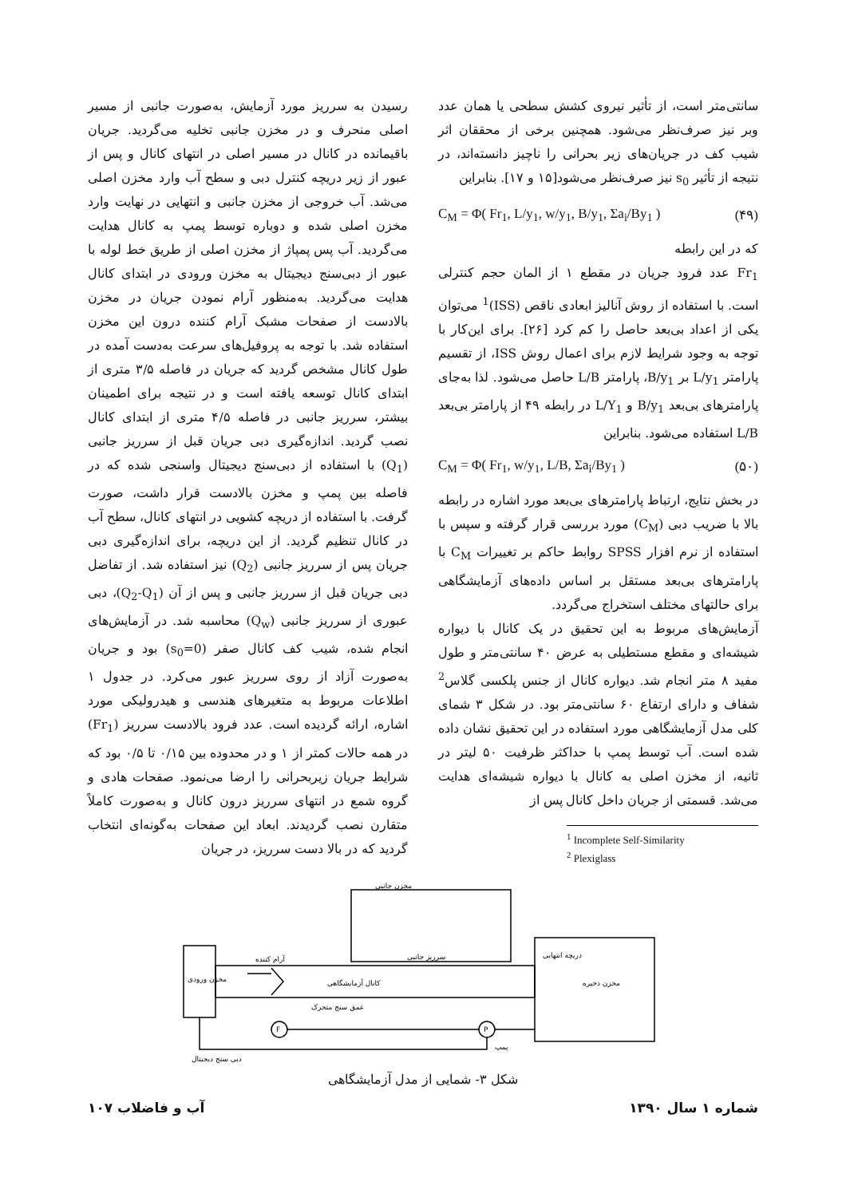سانتی‌متر است، از تأثیر نیروی کشش سطحی یا همان عدد وبر نیز صرف‌نظر می‌شود. همچنین برخی از محققان اثر شیب کف در جریان‌های زیر بحرانی را ناچیز دانسته‌اند، در نتیجه از تأثیر s<sub>0</sub> نیز صرف‌نظر می‌شود[۱۵ و ۱۷]. بنابراین
C<sub>M</sub> = Φ( Fr<sub>1</sub>, L/y<sub>1</sub>, w/y<sub>1</sub>, B/y<sub>1</sub>, Σa<sub>i</sub>/By<sub>1</sub> ) (۴۹)
که در این رابطه
Fr<sub>1</sub> عدد فرود جریان در مقطع ۱ از المان حجم کنترلی است. با استفاده از روش آنالیز ابعادی ناقص (ISS)<sup>1</sup> می‌توان یکی از اعداد بی‌بعد حاصل را کم کرد [۲۶]. برای این‌کار با توجه به وجود شرایط لازم برای اعمال روش ISS، از تقسیم پارامتر L/y<sub>1</sub> بر B/y<sub>1</sub>، پارامتر L/B حاصل می‌شود. لذا به‌جای پارامترهای بی‌بعد B/y<sub>1</sub> و L/Y<sub>1</sub> در رابطه ۴۹ از پارامتر بی‌بعد L/B استفاده می‌شود. بنابراین
C<sub>M</sub> = Φ( Fr<sub>1</sub>, w/y<sub>1</sub>, L/B, Σa<sub>i</sub>/By<sub>1</sub> ) (۵۰)
در بخش نتایج، ارتباط پارامترهای بی‌بعد مورد اشاره در رابطه بالا با ضریب دبی (C<sub>M</sub>) مورد بررسی قرار گرفته و سپس با استفاده از نرم افزار SPSS روابط حاکم بر تغییرات C<sub>M</sub> با پارامترهای بی‌بعد مستقل بر اساس داده‌های آزمایشگاهی برای حالتهای مختلف استخراج می‌گردد.
آزمایش‌های مربوط به این تحقیق در یک کانال با دیواره شیشه‌ای و مقطع مستطیلی به عرض ۴۰ سانتی‌متر و طول مفید ۸ متر انجام شد. دیواره کانال از جنس پلکسی گلاس<sup>2</sup> شفاف و دارای ارتفاع ۶۰ سانتی‌متر بود. در شکل ۳ شمای کلی مدل آزمایشگاهی مورد استفاده در این تحقیق نشان داده شده است. آب توسط پمپ با حداکثر ظرفیت ۵۰ لیتر در ثانیه، از مخزن اصلی به کانال با دیواره شیشه‌ای هدایت می‌شد. قسمتی از جریان داخل کانال پس از
<sup>1</sup> Incomplete Self-Similarity
<sup>2</sup> Plexiglass
رسیدن به سرریز مورد آزمایش، به‌صورت جانبی از مسیر اصلی منحرف و در مخزن جانبی تخلیه می‌گردید. جریان باقیمانده در کانال در مسیر اصلی در انتهای کانال و پس از عبور از زیر دریچه کنترل دبی و سطح آب وارد مخزن اصلی می‌شد. آب خروجی از مخزن جانبی و انتهایی در نهایت وارد مخزن اصلی شده و دوباره توسط پمپ به کانال هدایت می‌گردید. آب پس پمپاژ از مخزن اصلی از طریق خط لوله با عبور از دبی‌سنج دیجیتال به مخزن ورودی در ابتدای کانال هدایت می‌گردید. به‌منظور آرام نمودن جریان در مخزن بالادست از صفحات مشبک آرام کننده درون این مخزن استفاده شد. با توجه به پروفیل‌های سرعت به‌دست آمده در طول کانال مشخص گردید که جریان در فاصله ۳/۵ متری از ابتدای کانال توسعه یافته است و در نتیجه برای اطمینان بیشتر، سرریز جانبی در فاصله ۴/۵ متری از ابتدای کانال نصب گردید. اندازه‌گیری دبی جریان قبل از سرریز جانبی (Q<sub>1</sub>) با استفاده از دبی‌سنج دیجیتال واسنجی شده که در فاصله بین پمپ و مخزن بالادست قرار داشت، صورت گرفت. با استفاده از دریچه کشویی در انتهای کانال، سطح آب در کانال تنظیم گردید. از این دریچه، برای اندازه‌گیری دبی جریان پس از سرریز جانبی (Q<sub>2</sub>) نیز استفاده شد. از تفاضل دبی جریان قبل از سرریز جانبی و پس از آن (Q<sub>2</sub>-Q<sub>1</sub>)، دبی عبوری از سرریز جانبی (Q<sub>w</sub>) محاسبه شد. در آزمایش‌های انجام شده، شیب کف کانال صفر (s<sub>0</sub>=0) بود و جریان به‌صورت آزاد از روی سرریز عبور می‌کرد. در جدول ۱ اطلاعات مربوط به متغیرهای هندسی و هیدرولیکی مورد اشاره، ارائه گردیده است. عدد فرود بالادست سرریز (Fr<sub>1</sub>) در همه حالات کمتر از ۱ و در محدوده بین ۰/۱۵ تا ۰/۵ بود که شرایط جریان زیربحرانی را ارضا می‌نمود. صفحات هادی و گروه شمع در انتهای سرریز درون کانال و به‌صورت کاملاً متقارن نصب گردیدند. ابعاد این صفحات به‌گونه‌ای انتخاب گردید که در بالا دست سرریز، در جریان
مخزن جانبی
آرام کننده
سرریز جانبی
کانال آزمایشگاهی
عمق سنج متحرک
دریچه انتهایی
مخزن ذخیره
F
P
پمپ
دبی سنج دیجیتال
مخزن ورودی
شکل ۳- شمایی از مدل آزمایشگاهی
آب و فاضلاب ۱۰۷ شماره ۱ سال ۱۳۹۰